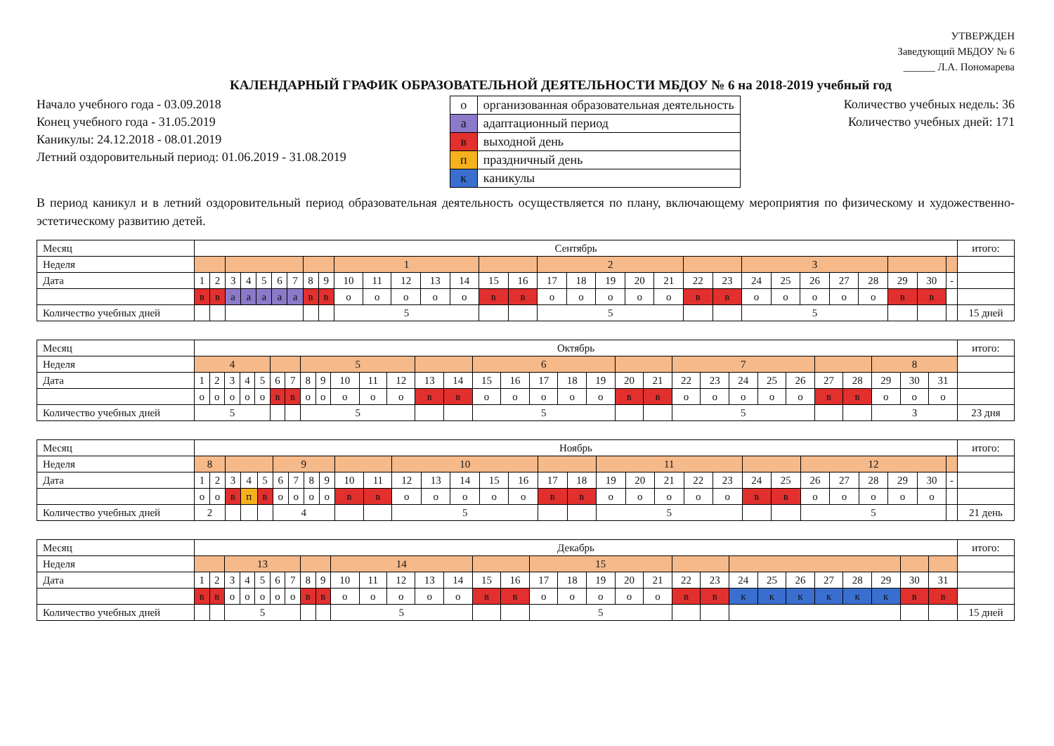УТВЕРЖДЕН
Заведующий МБДОУ № 6
______ Л.А. Пономарева
КАЛЕНДАРНЫЙ ГРАФИК ОБРАЗОВАТЕЛЬНОЙ ДЕЯТЕЛЬНОСТИ МБДОУ № 6 на 2018-2019 учебный год
Начало учебного года - 03.09.2018
Конец учебного года - 31.05.2019
Каникулы: 24.12.2018 - 08.01.2019
Летний оздоровительный период: 01.06.2019 - 31.08.2019
| о | организованная образовательная деятельность |
| а | адаптационный период |
| в | выходной день |
| п | праздничный день |
| к | каникулы |
Количество учебных недель: 36
Количество учебных дней: 171
В период каникул и в летний оздоровительный период образовательная деятельность осуществляется по плану, включающему мероприятия по физическому и художественно-эстетическому развитию детей.
| Месяц | Сентябрь | | | | | | | | | | | | | | | | | | | | | | | | | | | | | | | итого: |
| Неделя | | | | | | | | | | 1 | | | | | | | 2 | | | | | | | 3 | | | | | | | | |
| Дата | 1 | 2 | 3 | 4 | 5 | 6 | 7 | 8 | 9 | 10 | 11 | 12 | 13 | 14 | 15 | 16 | 17 | 18 | 19 | 20 | 21 | 22 | 23 | 24 | 25 | 26 | 27 | 28 | 29 | 30 | - | |
| | в | в | а | а | а | а | а | в | в | о | о | о | о | о | в | в | о | о | о | о | о | в | в | о | о | о | о | о | в | в | | |
| Количество учебных дней | | | | | | | | | | 5 | | | | | | | 5 | | | | | | | 5 | | | | | | | | 15 дней |
| Месяц | Октябрь | | | | | | | | | | | | | | | | | | | | | | | | | | | | | | | итого: |
| Неделя | 4 | | | | | | | 5 | | | | | | | 6 | | | | | | | 7 | | | | | | | 8 | | | |
| Дата | 1 | 2 | 3 | 4 | 5 | 6 | 7 | 8 | 9 | 10 | 11 | 12 | 13 | 14 | 15 | 16 | 17 | 18 | 19 | 20 | 21 | 22 | 23 | 24 | 25 | 26 | 27 | 28 | 29 | 30 | 31 | |
| | о | о | о | о | о | в | в | о | о | о | о | о | в | в | о | о | о | о | о | в | в | о | о | о | о | о | в | в | о | о | о | |
| Количество учебных дней | 5 | | | | | | | 5 | | | | | | | 5 | | | | | | | 5 | | | | | | | 3 | | | 23 дня |
| Месяц | Ноябрь | | | | | | | | | | | | | | | | | | | | | | | | | | | | | | | итого: |
| Неделя | 8 | | | | | 9 | | | | | | 10 | | | | | | | 11 | | | | | | | 12 | | | | | | |
| Дата | 1 | 2 | 3 | 4 | 5 | 6 | 7 | 8 | 9 | 10 | 11 | 12 | 13 | 14 | 15 | 16 | 17 | 18 | 19 | 20 | 21 | 22 | 23 | 24 | 25 | 26 | 27 | 28 | 29 | 30 | - | |
| | о | о | в | п | в | о | о | о | о | в | в | о | о | о | о | о | в | в | о | о | о | о | о | в | в | о | о | о | о | о | | |
| Количество учебных дней | 2 | | | | | 4 | | | | | | 5 | | | | | | | 5 | | | | | | | 5 | | | | | | 21 день |
| Месяц | Декабрь | | | | | | | | | | | | | | | | | | | | | | | | | | | | | | | итого: |
| Неделя | | | 13 | | | | | | | 14 | | | | | | | 15 | | | | | | | | | | | | | | | |
| Дата | 1 | 2 | 3 | 4 | 5 | 6 | 7 | 8 | 9 | 10 | 11 | 12 | 13 | 14 | 15 | 16 | 17 | 18 | 19 | 20 | 21 | 22 | 23 | 24 | 25 | 26 | 27 | 28 | 29 | 30 | 31 | |
| | в | в | о | о | о | о | о | в | в | о | о | о | о | о | в | в | о | о | о | о | о | в | в | к | к | к | к | к | к | в | в | |
| Количество учебных дней | | | 5 | | | | | | | 5 | | | | | | | 5 | | | | | | | | | | | | | | | 15 дней |